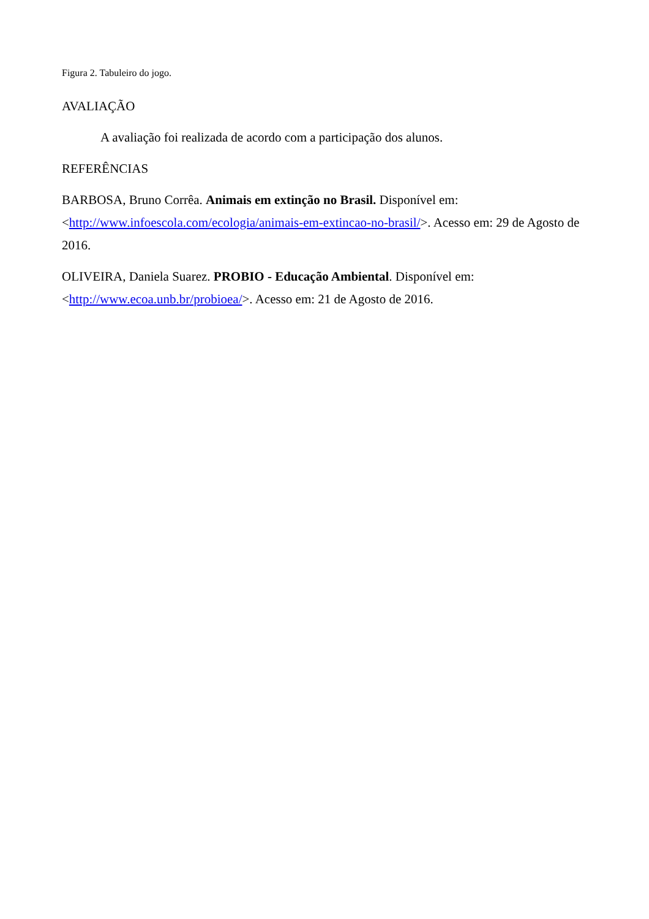Figura 2. Tabuleiro do jogo.
AVALIAÇÃO
A avaliação foi realizada de acordo com a participação dos alunos.
REFERÊNCIAS
BARBOSA, Bruno Corrêa. Animais em extinção no Brasil. Disponível em: <http://www.infoescola.com/ecologia/animais-em-extincao-no-brasil/>. Acesso em: 29 de Agosto de 2016.
OLIVEIRA, Daniela Suarez. PROBIO - Educação Ambiental. Disponível em:
<http://www.ecoa.unb.br/probioea/>. Acesso em: 21 de Agosto de 2016.